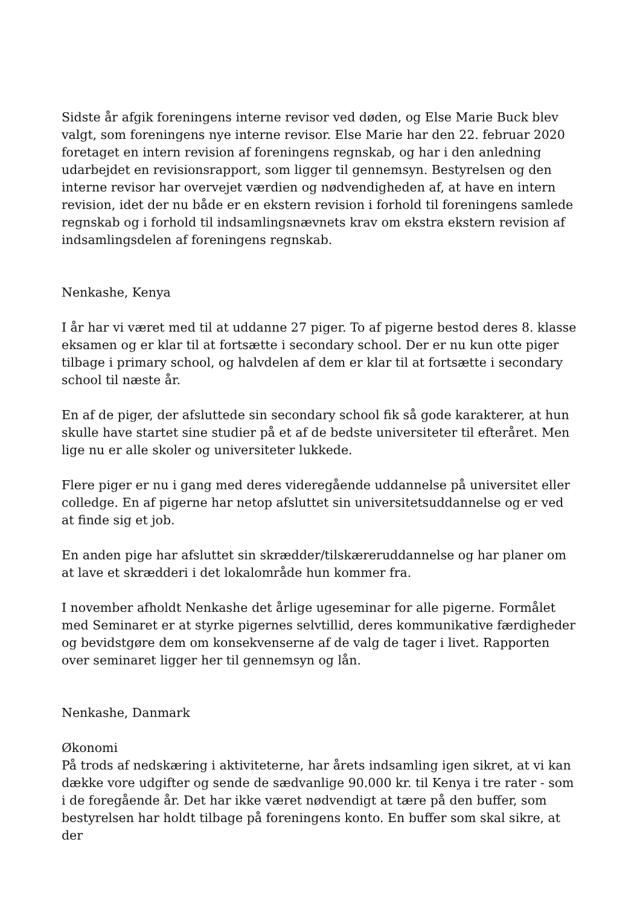Sidste år afgik foreningens interne revisor ved døden, og Else Marie Buck blev valgt, som foreningens nye interne revisor. Else Marie har den 22. februar 2020 foretaget en intern revision af foreningens regnskab, og har i den anledning udarbejdet en revisionsrapport, som ligger til gennemsyn. Bestyrelsen og den interne revisor har overvejet værdien og nødvendigheden af, at have en intern revision, idet der nu både er en ekstern revision i forhold til foreningens samlede regnskab og i forhold til indsamlingsnævnets krav om ekstra ekstern revision af indsamlingsdelen af foreningens regnskab.
Nenkashe, Kenya
I år har vi været med til at uddanne 27 piger. To af pigerne bestod deres 8. klasse eksamen og er klar til at fortsætte i secondary school. Der er nu kun otte piger tilbage i primary school, og halvdelen af dem er klar til at fortsætte i secondary school til næste år.
En af de piger, der afsluttede sin secondary school fik så gode karakterer, at hun skulle have startet sine studier på et af de bedste universiteter til efteråret. Men lige nu er alle skoler og universiteter lukkede.
Flere piger er nu i gang med deres videregående uddannelse på universitet eller colledge. En af pigerne har netop afsluttet sin universitetsuddannelse og er ved at finde sig et job.
En anden pige har afsluttet sin skrædder/tilskæreruddannelse og har planer om at lave et skrædderi i det lokalområde hun kommer fra.
I november afholdt Nenkashe det årlige ugeseminar for alle pigerne. Formålet med Seminaret er at styrke pigernes selvtillid, deres kommunikative færdigheder og bevidstgøre dem om konsekvenserne af de valg de tager i livet. Rapporten over seminaret ligger her til gennemsyn og lån.
Nenkashe, Danmark
Økonomi
På trods af nedskæring i aktiviteterne, har årets indsamling igen sikret, at vi kan dække vore udgifter og sende de sædvanlige 90.000 kr. til Kenya i tre rater - som i de foregående år. Det har ikke været nødvendigt at tære på den buffer, som bestyrelsen har holdt tilbage på foreningens konto. En buffer som skal sikre, at der